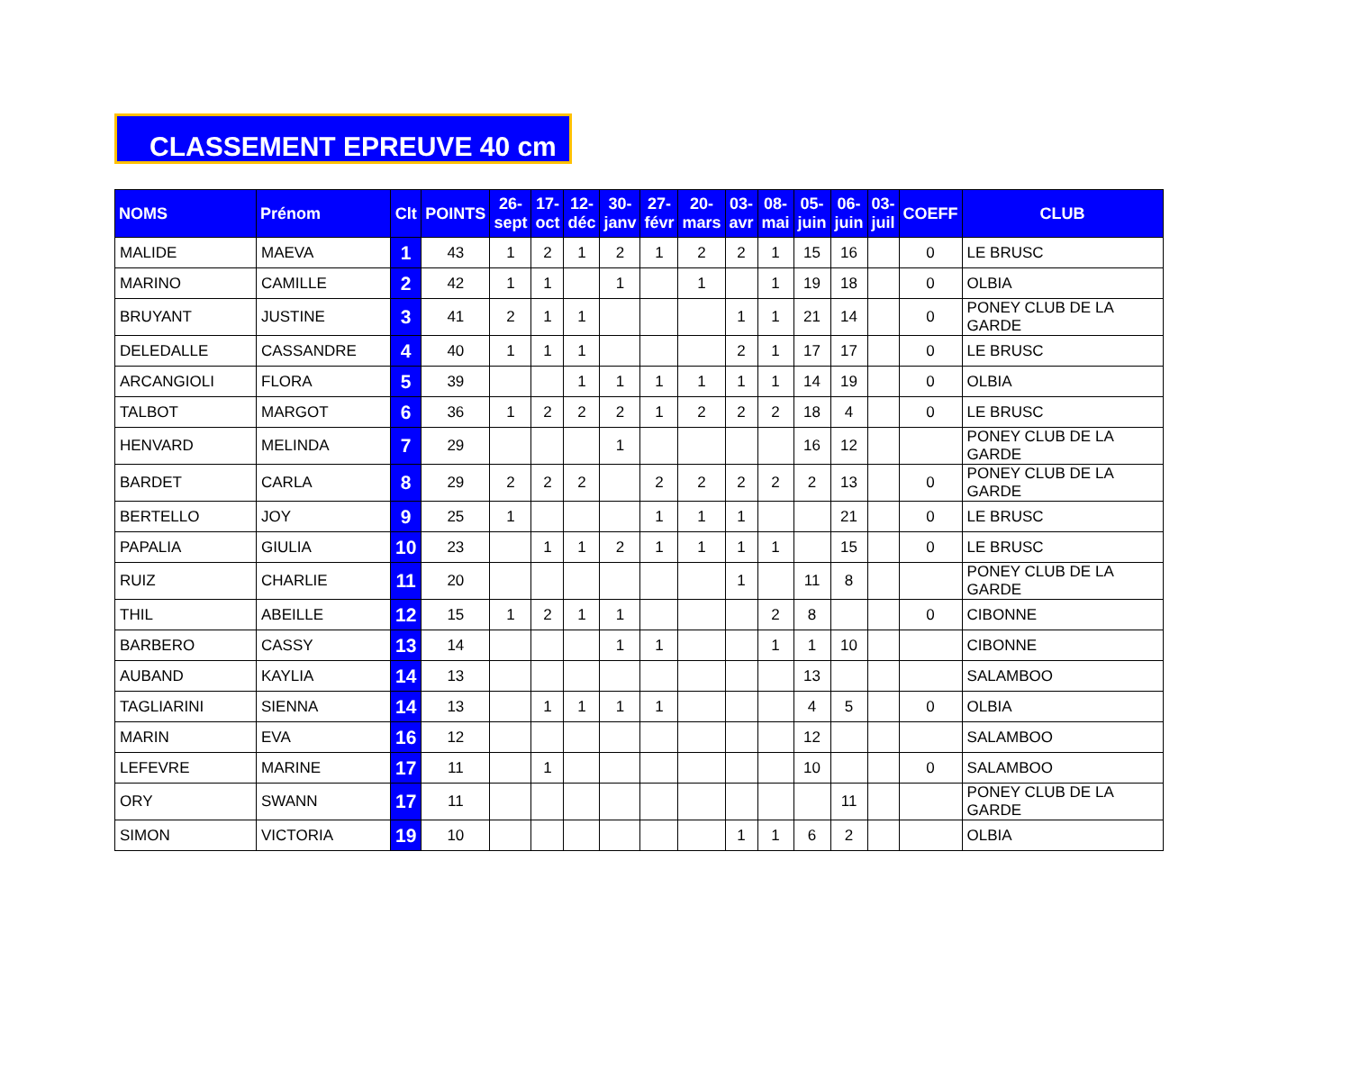CLASSEMENT EPREUVE 40 cm
| NOMS | Prénom | Clt | POINTS | 26- sept | 17- oct | 12- déc | 30- janv | 27- févr | 20- mars | 03- avr | 08- mai | 05- juin | 06- juin | 03- juil | COEFF | CLUB |
| --- | --- | --- | --- | --- | --- | --- | --- | --- | --- | --- | --- | --- | --- | --- | --- | --- |
| MALIDE | MAEVA | 1 | 43 | 1 | 2 | 1 | 2 | 1 | 2 | 2 | 1 | 15 | 16 | | 0 | LE BRUSC |
| MARINO | CAMILLE | 2 | 42 | 1 | 1 | | 1 | | 1 | | 1 | 19 | 18 | | 0 | OLBIA |
| BRUYANT | JUSTINE | 3 | 41 | 2 | 1 | 1 | | | | 1 | 1 | 21 | 14 | | 0 | PONEY CLUB DE LA GARDE |
| DELEDALLE | CASSANDRE | 4 | 40 | 1 | 1 | 1 | | | | 2 | 1 | 17 | 17 | | 0 | LE BRUSC |
| ARCANGIOLI | FLORA | 5 | 39 | | | 1 | 1 | 1 | 1 | 1 | 1 | 14 | 19 | | 0 | OLBIA |
| TALBOT | MARGOT | 6 | 36 | 1 | 2 | 2 | 2 | 1 | 2 | 2 | 2 | 18 | 4 | | 0 | LE BRUSC |
| HENVARD | MELINDA | 7 | 29 | | | | 1 | | | | | 16 | 12 | | | PONEY CLUB DE LA GARDE |
| BARDET | CARLA | 8 | 29 | 2 | 2 | 2 | | 2 | 2 | 2 | 2 | 2 | 13 | | 0 | PONEY CLUB DE LA GARDE |
| BERTELLO | JOY | 9 | 25 | 1 | | | | 1 | 1 | 1 | | | 21 | | 0 | LE BRUSC |
| PAPALIA | GIULIA | 10 | 23 | | 1 | 1 | 2 | 1 | 1 | 1 | 1 | | 15 | | 0 | LE BRUSC |
| RUIZ | CHARLIE | 11 | 20 | | | | | | | 1 | | 11 | 8 | | | PONEY CLUB DE LA GARDE |
| THIL | ABEILLE | 12 | 15 | 1 | 2 | 1 | 1 | | | | 2 | 8 | | | 0 | CIBONNE |
| BARBERO | CASSY | 13 | 14 | | | | 1 | 1 | | | 1 | 1 | 10 | | | CIBONNE |
| AUBAND | KAYLIA | 14 | 13 | | | | | | | | | 13 | | | | SALAMBOO |
| TAGLIARINI | SIENNA | 14 | 13 | | 1 | 1 | 1 | 1 | | | | 4 | 5 | | 0 | OLBIA |
| MARIN | EVA | 16 | 12 | | | | | | | | | 12 | | | | SALAMBOO |
| LEFEVRE | MARINE | 17 | 11 | | 1 | | | | | | | 10 | | | 0 | SALAMBOO |
| ORY | SWANN | 17 | 11 | | | | | | | | | | 11 | | | PONEY CLUB DE LA GARDE |
| SIMON | VICTORIA | 19 | 10 | | | | | | | 1 | 1 | 6 | 2 | | | OLBIA |